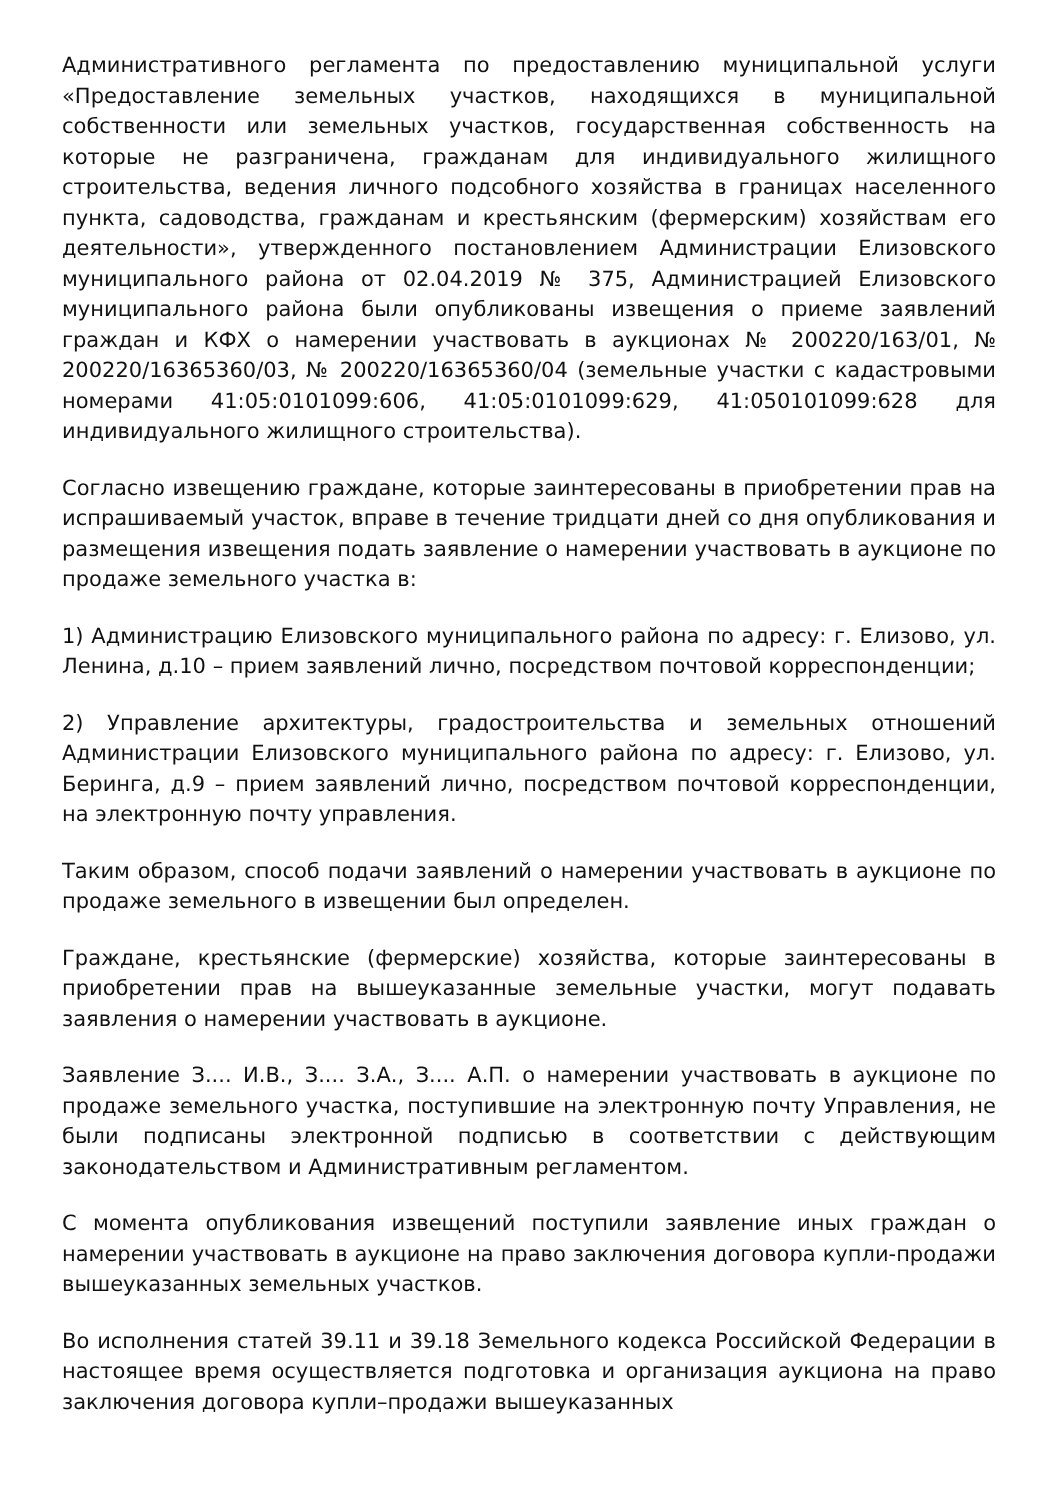Административного регламента по предоставлению муниципальной услуги «Предоставление земельных участков, находящихся в муниципальной собственности или земельных участков, государственная собственность на которые не разграничена, гражданам для индивидуального жилищного строительства, ведения личного подсобного хозяйства в границах населенного пункта, садоводства, гражданам и крестьянским (фермерским) хозяйствам его деятельности», утвержденного постановлением Администрации Елизовского муниципального района от 02.04.2019 № 375, Администрацией Елизовского муниципального района были опубликованы извещения о приеме заявлений граждан и КФХ о намерении участвовать в аукционах № 200220/163/01, № 200220/16365360/03, № 200220/16365360/04 (земельные участки с кадастровыми номерами 41:05:0101099:606, 41:05:0101099:629, 41:050101099:628 для индивидуального жилищного строительства).
Согласно извещению граждане, которые заинтересованы в приобретении прав на испрашиваемый участок, вправе в течение тридцати дней со дня опубликования и размещения извещения подать заявление о намерении участвовать в аукционе по продаже земельного участка в:
1) Администрацию Елизовского муниципального района по адресу: г. Елизово, ул. Ленина, д.10 – прием заявлений лично, посредством почтовой корреспонденции;
2) Управление архитектуры, градостроительства и земельных отношений Администрации Елизовского муниципального района по адресу: г. Елизово, ул. Беринга, д.9 – прием заявлений лично, посредством почтовой корреспонденции, на электронную почту управления.
Таким образом, способ подачи заявлений о намерении участвовать в аукционе по продаже земельного в извещении был определен.
Граждане, крестьянские (фермерские) хозяйства, которые заинтересованы в приобретении прав на вышеуказанные земельные участки, могут подавать заявления о намерении участвовать в аукционе.
Заявление З.... И.В., З.... З.А., З.... А.П. о намерении участвовать в аукционе по продаже земельного участка, поступившие на электронную почту Управления, не были подписаны электронной подписью в соответствии с действующим законодательством и Административным регламентом.
С момента опубликования извещений поступили заявление иных граждан о намерении участвовать в аукционе на право заключения договора купли-продажи вышеуказанных земельных участков.
Во исполнения статей 39.11 и 39.18 Земельного кодекса Российской Федерации в настоящее время осуществляется подготовка и организация аукциона на право заключения договора купли–продажи вышеуказанных